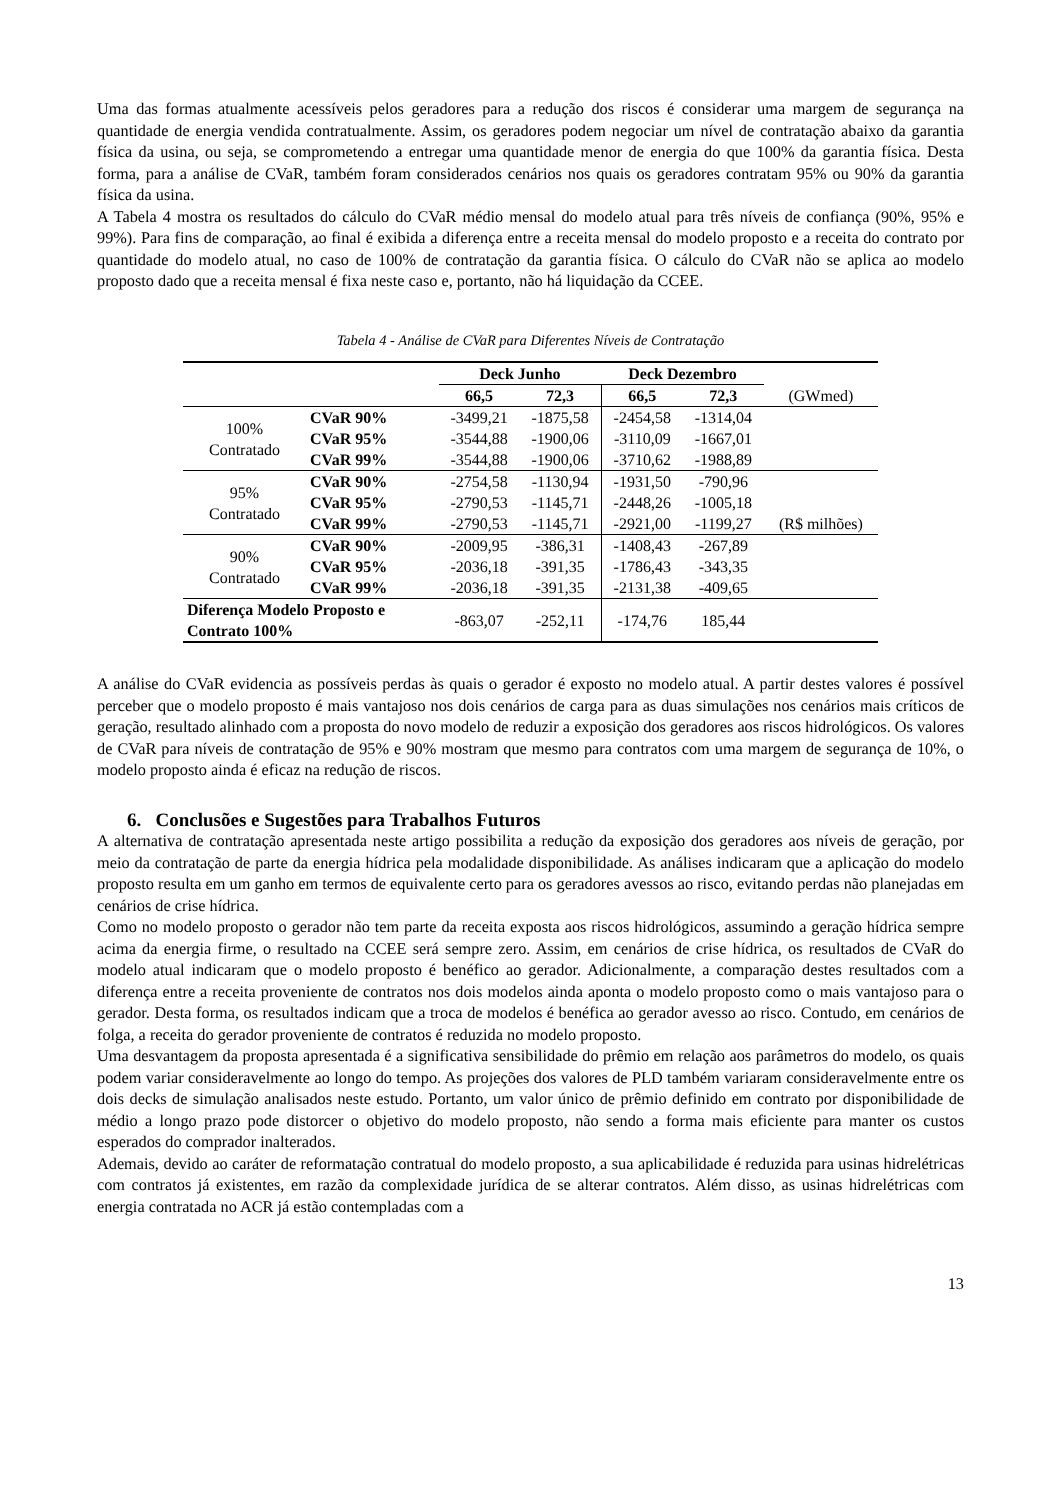Uma das formas atualmente acessíveis pelos geradores para a redução dos riscos é considerar uma margem de segurança na quantidade de energia vendida contratualmente. Assim, os geradores podem negociar um nível de contratação abaixo da garantia física da usina, ou seja, se comprometendo a entregar uma quantidade menor de energia do que 100% da garantia física. Desta forma, para a análise de CVaR, também foram considerados cenários nos quais os geradores contratam 95% ou 90% da garantia física da usina.
A Tabela 4 mostra os resultados do cálculo do CVaR médio mensal do modelo atual para três níveis de confiança (90%, 95% e 99%). Para fins de comparação, ao final é exibida a diferença entre a receita mensal do modelo proposto e a receita do contrato por quantidade do modelo atual, no caso de 100% de contratação da garantia física. O cálculo do CVaR não se aplica ao modelo proposto dado que a receita mensal é fixa neste caso e, portanto, não há liquidação da CCEE.
Tabela 4 - Análise de CVaR para Diferentes Níveis de Contratação
| | | Deck Junho | | Deck Dezembro | | |
| | | 66,5 | 72,3 | 66,5 | 72,3 | (GWmed) |
| 100% Contratado | CVaR 90% | -3499,21 | -1875,58 | -2454,58 | -1314,04 | |
| | CVaR 95% | -3544,88 | -1900,06 | -3110,09 | -1667,01 | |
| | CVaR 99% | -3544,88 | -1900,06 | -3710,62 | -1988,89 | |
| 95% Contratado | CVaR 90% | -2754,58 | -1130,94 | -1931,50 | -790,96 | |
| | CVaR 95% | -2790,53 | -1145,71 | -2448,26 | -1005,18 | |
| | CVaR 99% | -2790,53 | -1145,71 | -2921,00 | -1199,27 | (R$ milhões) |
| 90% Contratado | CVaR 90% | -2009,95 | -386,31 | -1408,43 | -267,89 | |
| | CVaR 95% | -2036,18 | -391,35 | -1786,43 | -343,35 | |
| | CVaR 99% | -2036,18 | -391,35 | -2131,38 | -409,65 | |
| Diferença Modelo Proposto e Contrato 100% | | -863,07 | -252,11 | -174,76 | 185,44 | |
A análise do CVaR evidencia as possíveis perdas às quais o gerador é exposto no modelo atual. A partir destes valores é possível perceber que o modelo proposto é mais vantajoso nos dois cenários de carga para as duas simulações nos cenários mais críticos de geração, resultado alinhado com a proposta do novo modelo de reduzir a exposição dos geradores aos riscos hidrológicos. Os valores de CVaR para níveis de contratação de 95% e 90% mostram que mesmo para contratos com uma margem de segurança de 10%, o modelo proposto ainda é eficaz na redução de riscos.
6. Conclusões e Sugestões para Trabalhos Futuros
A alternativa de contratação apresentada neste artigo possibilita a redução da exposição dos geradores aos níveis de geração, por meio da contratação de parte da energia hídrica pela modalidade disponibilidade. As análises indicaram que a aplicação do modelo proposto resulta em um ganho em termos de equivalente certo para os geradores avessos ao risco, evitando perdas não planejadas em cenários de crise hídrica.
Como no modelo proposto o gerador não tem parte da receita exposta aos riscos hidrológicos, assumindo a geração hídrica sempre acima da energia firme, o resultado na CCEE será sempre zero. Assim, em cenários de crise hídrica, os resultados de CVaR do modelo atual indicaram que o modelo proposto é benéfico ao gerador. Adicionalmente, a comparação destes resultados com a diferença entre a receita proveniente de contratos nos dois modelos ainda aponta o modelo proposto como o mais vantajoso para o gerador. Desta forma, os resultados indicam que a troca de modelos é benéfica ao gerador avesso ao risco. Contudo, em cenários de folga, a receita do gerador proveniente de contratos é reduzida no modelo proposto.
Uma desvantagem da proposta apresentada é a significativa sensibilidade do prêmio em relação aos parâmetros do modelo, os quais podem variar consideravelmente ao longo do tempo. As projeções dos valores de PLD também variaram consideravelmente entre os dois decks de simulação analisados neste estudo. Portanto, um valor único de prêmio definido em contrato por disponibilidade de médio a longo prazo pode distorcer o objetivo do modelo proposto, não sendo a forma mais eficiente para manter os custos esperados do comprador inalterados.
Ademais, devido ao caráter de reformatação contratual do modelo proposto, a sua aplicabilidade é reduzida para usinas hidrelétricas com contratos já existentes, em razão da complexidade jurídica de se alterar contratos. Além disso, as usinas hidrelétricas com energia contratada no ACR já estão contempladas com a
13